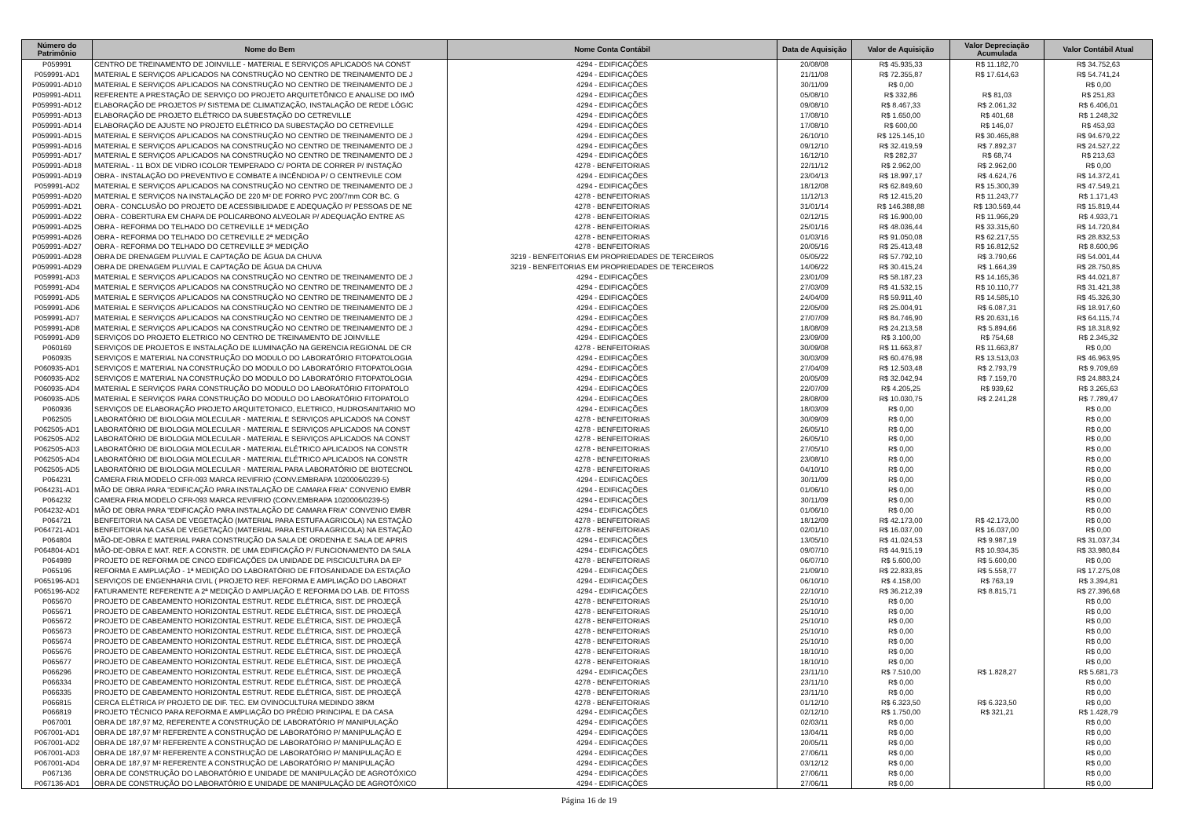| Número do Patrimônio | Nome do Bem | Nome Conta Contábil | Data de Aquisição | Valor de Aquisição | Valor Depreciação Acumulada | Valor Contábil Atual |
| --- | --- | --- | --- | --- | --- | --- |
| P059991 | CENTRO DE TREINAMENTO DE JOINVILLE - MATERIAL E SERVIÇOS APLICADOS NA CONST | 4294 - EDIFICAÇÕES | 20/08/08 | R$ 45.935,33 | R$ 11.182,70 | R$ 34.752,63 |
| P059991-AD1 | MATERIAL E SERVIÇOS APLICADOS NA CONSTRUÇÃO NO CENTRO DE TREINAMENTO DE J | 4294 - EDIFICAÇÕES | 21/11/08 | R$ 72.355,87 | R$ 17.614,63 | R$ 54.741,24 |
| P059991-AD10 | MATERIAL E SERVIÇOS APLICADOS NA CONSTRUÇÃO NO CENTRO DE TREINAMENTO DE J | 4294 - EDIFICAÇÕES | 30/11/09 | R$ 0,00 | | R$ 0,00 |
| P059991-AD11 | REFERENTE A PRESTAÇÃO DE SERVIÇO DO PROJETO ARQUITETÔNICO E ANALISE DO IMÓ | 4294 - EDIFICAÇÕES | 05/08/10 | R$ 332,86 | R$ 81,03 | R$ 251,83 |
| P059991-AD12 | ELABORAÇÃO DE PROJETOS P/ SISTEMA DE CLIMATIZAÇÃO, INSTALAÇÃO DE REDE LÓGIC | 4294 - EDIFICAÇÕES | 09/08/10 | R$ 8.467,33 | R$ 2.061,32 | R$ 6.406,01 |
| P059991-AD13 | ELABORAÇÃO DE PROJETO ELÉTRICO DA SUBESTAÇÃO DO CETREVILLE | 4294 - EDIFICAÇÕES | 17/08/10 | R$ 1.650,00 | R$ 401,68 | R$ 1.248,32 |
| P059991-AD14 | ELABORAÇÃO DE AJUSTE NO PROJETO ELÉTRICO DA SUBESTAÇÃO DO CETREVILLE | 4294 - EDIFICAÇÕES | 17/08/10 | R$ 600,00 | R$ 146,07 | R$ 453,93 |
| P059991-AD15 | MATERIAL E SERVIÇOS APLICADOS NA CONSTRUÇÃO NO CENTRO DE TREINAMENTO DE J | 4294 - EDIFICAÇÕES | 26/10/10 | R$ 125.145,10 | R$ 30.465,88 | R$ 94.679,22 |
| P059991-AD16 | MATERIAL E SERVIÇOS APLICADOS NA CONSTRUÇÃO NO CENTRO DE TREINAMENTO DE J | 4294 - EDIFICAÇÕES | 09/12/10 | R$ 32.419,59 | R$ 7.892,37 | R$ 24.527,22 |
| P059991-AD17 | MATERIAL E SERVIÇOS APLICADOS NA CONSTRUÇÃO NO CENTRO DE TREINAMENTO DE J | 4294 - EDIFICAÇÕES | 16/12/10 | R$ 282,37 | R$ 68,74 | R$ 213,63 |
| P059991-AD18 | MATERIAL - 11 BOX DE VIDRO ICOLOR TEMPERADO C/ PORTA DE CORRER P/ INSTAÇÃO | 4278 - BENFEITORIAS | 22/11/12 | R$ 2.962,00 | R$ 2.962,00 | R$ 0,00 |
| P059991-AD19 | OBRA - INSTALAÇÃO DO PREVENTIVO E COMBATE A INCÊNDIOA P/ O CENTREVILE COM | 4294 - EDIFICAÇÕES | 23/04/13 | R$ 18.997,17 | R$ 4.624,76 | R$ 14.372,41 |
| P059991-AD2 | MATERIAL E SERVIÇOS APLICADOS NA CONSTRUÇÃO NO CENTRO DE TREINAMENTO DE J | 4294 - EDIFICAÇÕES | 18/12/08 | R$ 62.849,60 | R$ 15.300,39 | R$ 47.549,21 |
| P059991-AD20 | MATERIAL E SERVIÇOS NA INSTALAÇÃO DE 220 M² DE FORRO PVC 200/7mm COR BC. G | 4278 - BENFEITORIAS | 11/12/13 | R$ 12.415,20 | R$ 11.243,77 | R$ 1.171,43 |
| P059991-AD21 | OBRA - CONCLUSÃO DO PROJETO DE ACESSIBILIDADE E ADEQUAÇÃO P/ PESSOAS DE NE | 4278 - BENFEITORIAS | 31/01/14 | R$ 146.388,88 | R$ 130.569,44 | R$ 15.819,44 |
| P059991-AD22 | OBRA - COBERTURA EM CHAPA DE POLICARBONO ALVEOLAR P/ ADEQUAÇÃO ENTRE AS | 4278 - BENFEITORIAS | 02/12/15 | R$ 16.900,00 | R$ 11.966,29 | R$ 4.933,71 |
| P059991-AD25 | OBRA - REFORMA DO TELHADO DO CETREVILLE 1ª MEDIÇÃO | 4278 - BENFEITORIAS | 25/01/16 | R$ 48.036,44 | R$ 33.315,60 | R$ 14.720,84 |
| P059991-AD26 | OBRA - REFORMA DO TELHADO DO CETREVILLE 2ª MEDIÇÃO | 4278 - BENFEITORIAS | 01/03/16 | R$ 91.050,08 | R$ 62.217,55 | R$ 28.832,53 |
| P059991-AD27 | OBRA - REFORMA DO TELHADO DO CETREVILLE 3ª MEDIÇÃO | 4278 - BENFEITORIAS | 20/05/16 | R$ 25.413,48 | R$ 16.812,52 | R$ 8.600,96 |
| P059991-AD28 | OBRA DE DRENAGEM PLUVIAL E CAPTAÇÃO DE ÁGUA DA CHUVA | 3219 - BENFEITORIAS EM PROPRIEDADES DE TERCEIROS | 05/05/22 | R$ 57.792,10 | R$ 3.790,66 | R$ 54.001,44 |
| P059991-AD29 | OBRA DE DRENAGEM PLUVIAL E CAPTAÇÃO DE ÁGUA DA CHUVA | 3219 - BENFEITORIAS EM PROPRIEDADES DE TERCEIROS | 14/06/22 | R$ 30.415,24 | R$ 1.664,39 | R$ 28.750,85 |
| P059991-AD3 | MATERIAL E SERVIÇOS APLICADOS NA CONSTRUÇÃO NO CENTRO DE TREINAMENTO DE J | 4294 - EDIFICAÇÕES | 23/01/09 | R$ 58.187,23 | R$ 14.165,36 | R$ 44.021,87 |
| P059991-AD4 | MATERIAL E SERVIÇOS APLICADOS NA CONSTRUÇÃO NO CENTRO DE TREINAMENTO DE J | 4294 - EDIFICAÇÕES | 27/03/09 | R$ 41.532,15 | R$ 10.110,77 | R$ 31.421,38 |
| P059991-AD5 | MATERIAL E SERVIÇOS APLICADOS NA CONSTRUÇÃO NO CENTRO DE TREINAMENTO DE J | 4294 - EDIFICAÇÕES | 24/04/09 | R$ 59.911,40 | R$ 14.585,10 | R$ 45.326,30 |
| P059991-AD6 | MATERIAL E SERVIÇOS APLICADOS NA CONSTRUÇÃO NO CENTRO DE TREINAMENTO DE J | 4294 - EDIFICAÇÕES | 22/05/09 | R$ 25.004,91 | R$ 6.087,31 | R$ 18.917,60 |
| P059991-AD7 | MATERIAL E SERVIÇOS APLICADOS NA CONSTRUÇÃO NO CENTRO DE TREINAMENTO DE J | 4294 - EDIFICAÇÕES | 27/07/09 | R$ 84.746,90 | R$ 20.631,16 | R$ 64.115,74 |
| P059991-AD8 | MATERIAL E SERVIÇOS APLICADOS NA CONSTRUÇÃO NO CENTRO DE TREINAMENTO DE J | 4294 - EDIFICAÇÕES | 18/08/09 | R$ 24.213,58 | R$ 5.894,66 | R$ 18.318,92 |
| P059991-AD9 | SERVIÇOS DO PROJETO ELETRICO NO CENTRO DE TREINAMENTO DE JOINVILLE | 4294 - EDIFICAÇÕES | 23/09/09 | R$ 3.100,00 | R$ 754,68 | R$ 2.345,32 |
| P060169 | SERVIÇOS DE PROJETOS E INSTALAÇÃO DE ILUMINAÇÃO NA GERENCIA REGIONAL DE CR | 4278 - BENFEITORIAS | 30/09/08 | R$ 11.663,87 | R$ 11.663,87 | R$ 0,00 |
| P060935 | SERVIÇOS E MATERIAL NA CONSTRUÇÃO DO MODULO DO LABORATÓRIO FITOPATOLOGIA | 4294 - EDIFICAÇÕES | 30/03/09 | R$ 60.476,98 | R$ 13.513,03 | R$ 46.963,95 |
| P060935-AD1 | SERVIÇOS E MATERIAL NA CONSTRUÇÃO DO MODULO DO LABORATÓRIO FITOPATOLOGIA | 4294 - EDIFICAÇÕES | 27/04/09 | R$ 12.503,48 | R$ 2.793,79 | R$ 9.709,69 |
| P060935-AD2 | SERVIÇOS E MATERIAL NA CONSTRUÇÃO DO MODULO DO LABORATÓRIO FITOPATOLOGIA | 4294 - EDIFICAÇÕES | 20/05/09 | R$ 32.042,94 | R$ 7.159,70 | R$ 24.883,24 |
| P060935-AD4 | MATERIAL E SERVIÇOS PARA CONSTRUÇÃO DO MODULO DO LABORATÓRIO FITOPATOLO | 4294 - EDIFICAÇÕES | 22/07/09 | R$ 4.205,25 | R$ 939,62 | R$ 3.265,63 |
| P060935-AD5 | MATERIAL E SERVIÇOS PARA CONSTRUÇÃO DO MODULO DO LABORATÓRIO FITOPATOLO | 4294 - EDIFICAÇÕES | 28/08/09 | R$ 10.030,75 | R$ 2.241,28 | R$ 7.789,47 |
| P060936 | SERVIÇOS DE ELABORAÇÃO PROJETO ARQUITETONICO, ELETRICO, HUDROSANITARIO MO | 4294 - EDIFICAÇÕES | 18/03/09 | R$ 0,00 | | R$ 0,00 |
| P062505 | LABORATÓRIO DE BIOLOGIA MOLECULAR - MATERIAL E SERVIÇOS APLICADOS NA CONST | 4278 - BENFEITORIAS | 30/09/09 | R$ 0,00 | | R$ 0,00 |
| P062505-AD1 | LABORATÓRIO DE BIOLOGIA MOLECULAR - MATERIAL E SERVIÇOS APLICADOS NA CONST | 4278 - BENFEITORIAS | 26/05/10 | R$ 0,00 | | R$ 0,00 |
| P062505-AD2 | LABORATÓRIO DE BIOLOGIA MOLECULAR - MATERIAL E SERVIÇOS APLICADOS NA CONST | 4278 - BENFEITORIAS | 26/05/10 | R$ 0,00 | | R$ 0,00 |
| P062505-AD3 | LABORATÓRIO DE BIOLOGIA MOLECULAR - MATERIAL ELÉTRICO APLICADOS NA CONSTR | 4278 - BENFEITORIAS | 27/05/10 | R$ 0,00 | | R$ 0,00 |
| P062505-AD4 | LABORATÓRIO DE BIOLOGIA MOLECULAR - MATERIAL ELÉTRICO APLICADOS NA CONSTR | 4278 - BENFEITORIAS | 23/08/10 | R$ 0,00 | | R$ 0,00 |
| P062505-AD5 | LABORATÓRIO DE BIOLOGIA MOLECULAR - MATERIAL PARA LABORATÓRIO DE BIOTECNOL | 4278 - BENFEITORIAS | 04/10/10 | R$ 0,00 | | R$ 0,00 |
| P064231 | CAMERA FRIA MODELO CFR-093 MARCA REVIFRIO (CONV.EMBRAPA 1020006/0239-5) | 4294 - EDIFICAÇÕES | 30/11/09 | R$ 0,00 | | R$ 0,00 |
| P064231-AD1 | MÃO DE OBRA PARA "EDIFICAÇÃO PARA INSTALAÇÃO DE CAMARA FRIA" CONVENIO EMBR | 4294 - EDIFICAÇÕES | 01/06/10 | R$ 0,00 | | R$ 0,00 |
| P064232 | CAMERA FRIA MODELO CFR-093 MARCA REVIFRIO (CONV.EMBRAPA 1020006/0239-5) | 4294 - EDIFICAÇÕES | 30/11/09 | R$ 0,00 | | R$ 0,00 |
| P064232-AD1 | MÃO DE OBRA PARA "EDIFICAÇÃO PARA INSTALAÇÃO DE CAMARA FRIA" CONVENIO EMBR | 4294 - EDIFICAÇÕES | 01/06/10 | R$ 0,00 | | R$ 0,00 |
| P064721 | BENFEITORIA NA CASA DE VEGETAÇÃO (MATERIAL PARA ESTUFA AGRICOLA) NA ESTAÇÃO | 4278 - BENFEITORIAS | 18/12/09 | R$ 42.173,00 | R$ 42.173,00 | R$ 0,00 |
| P064721-AD1 | BENFEITORIA NA CASA DE VEGETAÇÃO (MATERIAL PARA ESTUFA AGRICOLA) NA ESTAÇÃO | 4278 - BENFEITORIAS | 02/01/10 | R$ 16.037,00 | R$ 16.037,00 | R$ 0,00 |
| P064804 | MÃO-DE-OBRA E MATERIAL PARA CONSTRUÇÃO DA SALA DE ORDENHA E SALA DE APRIS | 4294 - EDIFICAÇÕES | 13/05/10 | R$ 41.024,53 | R$ 9.987,19 | R$ 31.037,34 |
| P064804-AD1 | MÃO-DE-OBRA E MAT. REF. A CONSTR. DE UMA EDIFICAÇÃO P/ FUNCIONAMENTO DA SALA | 4294 - EDIFICAÇÕES | 09/07/10 | R$ 44.915,19 | R$ 10.934,35 | R$ 33.980,84 |
| P064989 | PROJETO DE REFORMA DE CINCO EDIFICAÇÕES DA UNIDADE DE PISCICULTURA DA EP | 4278 - BENFEITORIAS | 06/07/10 | R$ 5.600,00 | R$ 5.600,00 | R$ 0,00 |
| P065196 | REFORMA E AMPLIAÇÃO - 1ª MEDIÇÃO DO LABORATÓRIO DE FITOSANIDADE DA ESTAÇÃO | 4294 - EDIFICAÇÕES | 21/09/10 | R$ 22.833,85 | R$ 5.558,77 | R$ 17.275,08 |
| P065196-AD1 | SERVIÇOS DE ENGENHARIA CIVIL ( PROJETO REF. REFORMA E AMPLIAÇÃO DO LABORAT | 4294 - EDIFICAÇÕES | 06/10/10 | R$ 4.158,00 | R$ 763,19 | R$ 3.394,81 |
| P065196-AD2 | FATURAMENTE REFERENTE A 2ª MEDIÇÃO D AMPLIAÇÃO E REFORMA DO LAB. DE FITOSS | 4294 - EDIFICAÇÕES | 22/10/10 | R$ 36.212,39 | R$ 8.815,71 | R$ 27.396,68 |
| P065670 | PROJETO DE CABEAMENTO HORIZONTAL ESTRUT. REDE ELÉTRICA, SIST. DE PROJEÇÃ | 4278 - BENFEITORIAS | 25/10/10 | R$ 0,00 | | R$ 0,00 |
| P065671 | PROJETO DE CABEAMENTO HORIZONTAL ESTRUT. REDE ELÉTRICA, SIST. DE PROJEÇÃ | 4278 - BENFEITORIAS | 25/10/10 | R$ 0,00 | | R$ 0,00 |
| P065672 | PROJETO DE CABEAMENTO HORIZONTAL ESTRUT. REDE ELÉTRICA, SIST. DE PROJEÇÃ | 4278 - BENFEITORIAS | 25/10/10 | R$ 0,00 | | R$ 0,00 |
| P065673 | PROJETO DE CABEAMENTO HORIZONTAL ESTRUT. REDE ELÉTRICA, SIST. DE PROJEÇÃ | 4278 - BENFEITORIAS | 25/10/10 | R$ 0,00 | | R$ 0,00 |
| P065674 | PROJETO DE CABEAMENTO HORIZONTAL ESTRUT. REDE ELÉTRICA, SIST. DE PROJEÇÃ | 4278 - BENFEITORIAS | 25/10/10 | R$ 0,00 | | R$ 0,00 |
| P065676 | PROJETO DE CABEAMENTO HORIZONTAL ESTRUT. REDE ELÉTRICA, SIST. DE PROJEÇÃ | 4278 - BENFEITORIAS | 18/10/10 | R$ 0,00 | | R$ 0,00 |
| P065677 | PROJETO DE CABEAMENTO HORIZONTAL ESTRUT. REDE ELÉTRICA, SIST. DE PROJEÇÃ | 4278 - BENFEITORIAS | 18/10/10 | R$ 0,00 | | R$ 0,00 |
| P066296 | PROJETO DE CABEAMENTO HORIZONTAL ESTRUT. REDE ELÉTRICA, SIST. DE PROJEÇÃ | 4294 - EDIFICAÇÕES | 23/11/10 | R$ 7.510,00 | R$ 1.828,27 | R$ 5.681,73 |
| P066334 | PROJETO DE CABEAMENTO HORIZONTAL ESTRUT. REDE ELÉTRICA, SIST. DE PROJEÇÃ | 4278 - BENFEITORIAS | 23/11/10 | R$ 0,00 | | R$ 0,00 |
| P066335 | PROJETO DE CABEAMENTO HORIZONTAL ESTRUT. REDE ELÉTRICA, SIST. DE PROJEÇÃ | 4278 - BENFEITORIAS | 23/11/10 | R$ 0,00 | | R$ 0,00 |
| P066815 | CERCA ELÉTRICA P/ PROJETO DE DIF. TEC. EM OVINOCULTURA MEDINDO 38KM | 4278 - BENFEITORIAS | 01/12/10 | R$ 6.323,50 | R$ 6.323,50 | R$ 0,00 |
| P066819 | PROJETO TÉCNICO PARA REFORMA E AMPLIAÇÃO DO PRÉDIO PRINCIPAL E DA CASA | 4294 - EDIFICAÇÕES | 02/12/10 | R$ 1.750,00 | R$ 321,21 | R$ 1.428,79 |
| P067001 | OBRA DE 187,97 M2, REFERENTE A CONSTRUÇÃO DE LABORATÓRIO P/ MANIPULAÇÃO | 4294 - EDIFICAÇÕES | 02/03/11 | R$ 0,00 | | R$ 0,00 |
| P067001-AD1 | OBRA DE 187,97 M² REFERENTE A CONSTRUÇÃO DE LABORATÓRIO P/ MANIPULAÇÃO E | 4294 - EDIFICAÇÕES | 13/04/11 | R$ 0,00 | | R$ 0,00 |
| P067001-AD2 | OBRA DE 187,97 M² REFERENTE A CONSTRUÇÃO DE LABORATÓRIO P/ MANIPULAÇÃO E | 4294 - EDIFICAÇÕES | 20/05/11 | R$ 0,00 | | R$ 0,00 |
| P067001-AD3 | OBRA DE 187,97 M² REFERENTE A CONSTRUÇÃO DE LABORATÓRIO P/ MANIPULAÇÃO E | 4294 - EDIFICAÇÕES | 27/06/11 | R$ 0,00 | | R$ 0,00 |
| P067001-AD4 | OBRA DE 187,97 M² REFERENTE A CONSTRUÇÃO DE LABORATÓRIO P/ MANIPULAÇÃO | 4294 - EDIFICAÇÕES | 03/12/12 | R$ 0,00 | | R$ 0,00 |
| P067136 | OBRA DE CONSTRUÇÃO DO LABORATÓRIO E UNIDADE DE MANIPULAÇÃO DE AGROTÓXICO | 4294 - EDIFICAÇÕES | 27/06/11 | R$ 0,00 | | R$ 0,00 |
| P067136-AD1 | OBRA DE CONSTRUÇÃO DO LABORATÓRIO E UNIDADE DE MANIPULAÇÃO DE AGROTÓXICO | 4294 - EDIFICAÇÕES | 27/06/11 | R$ 0,00 | | R$ 0,00 |
Página 16 de 19